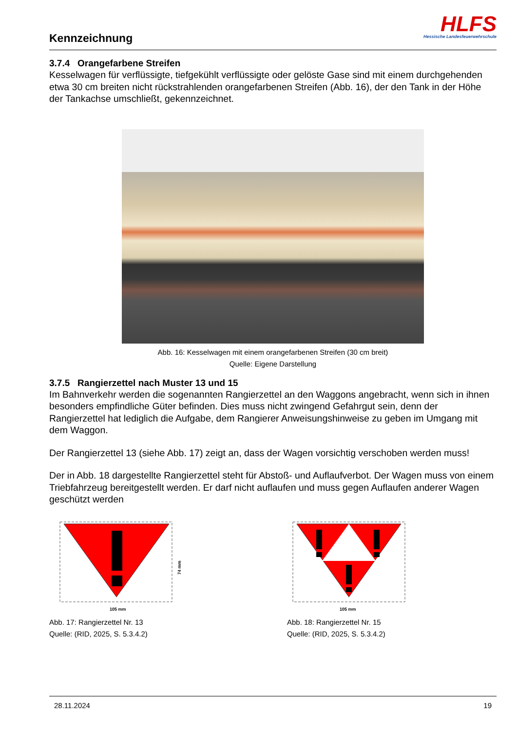Kennzeichnung
HLFS
Hessische Landesfeuerwehrschule
3.7.4 Orangefarbene Streifen
Kesselwagen für verflüssigte, tiefgekühlt verflüssigte oder gelöste Gase sind mit einem durchgehenden etwa 30 cm breiten nicht rückstrahlenden orangefarbenen Streifen (Abb. 16), der den Tank in der Höhe der Tankachse umschließt, gekennzeichnet.
Abb. 16: Kesselwagen mit einem orangefarbenen Streifen (30 cm breit)
Quelle: Eigene Darstellung
3.7.5 Rangierzettel nach Muster 13 und 15
Im Bahnverkehr werden die sogenannten Rangierzettel an den Waggons angebracht, wenn sich in ihnen besonders empfindliche Güter befinden. Dies muss nicht zwingend Gefahrgut sein, denn der Rangierzettel hat lediglich die Aufgabe, dem Rangierer Anweisungshinweise zu geben im Umgang mit dem Waggon.
Der Rangierzettel 13 (siehe Abb. 17) zeigt an, dass der Wagen vorsichtig verschoben werden muss!
Der in Abb. 18 dargestellte Rangierzettel steht für Abstoß- und Auflaufverbot. Der Wagen muss von einem Triebfahrzeug bereitgestellt werden. Er darf nicht auflaufen und muss gegen Auflaufen anderer Wagen geschützt werden
105 mm
74 mm
Abb. 17: Rangierzettel Nr. 13
Quelle: (RID, 2025, S. 5.3.4.2)
105 mm
Abb. 18: Rangierzettel Nr. 15
Quelle: (RID, 2025, S. 5.3.4.2)
28.11.2024 19